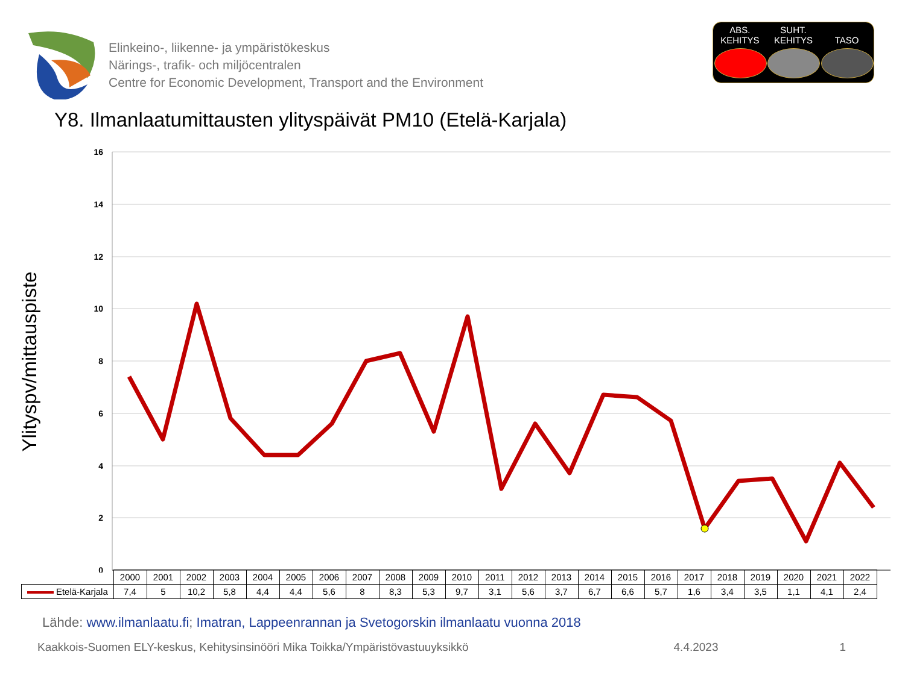Elinkeino-, liikenne- ja ympäristökeskus
Närings-, trafik- och miljöcentralen
Centre for Economic Development, Transport and the Environment
ABS. KEHITYS
SUHT. KEHITYS
TASO
Y8. Ilmanlaatumittausten ylityspäivät PM10 (Etelä-Karjala)
16
14
12
10
8
6
4
2
0
Ylityspv/mittauspiste
| | 2000 | 2001 | 2002 | 2003 | 2004 | 2005 | 2006 | 2007 | 2008 | 2009 | 2010 | 2011 | 2012 | 2013 | 2014 | 2015 | 2016 | 2017 | 2018 | 2019 | 2020 | 2021 | 2022 |
| --- | --- | --- | --- | --- | --- | --- | --- | --- | --- | --- | --- | --- | --- | --- | --- | --- | --- | --- | --- | --- | --- | --- | --- |
| Etelä-Karjala | 7,4 | 5 | 10,2 | 5,8 | 4,4 | 4,4 | 5,6 | 8 | 8,3 | 5,3 | 9,7 | 3,1 | 5,6 | 3,7 | 6,7 | 6,6 | 5,7 | 1,6 | 3,4 | 3,5 | 1,1 | 4,1 | 2,4 |
Lähde: www.ilmanlaatu.fi; Imatran, Lappeenrannan ja Svetogorskin ilmanlaatu vuonna 2018
Kaakkois-Suomen ELY-keskus, Kehitysinsinööri Mika Toikka/Ympäristövastuuyksikkö 4.4.2023 1